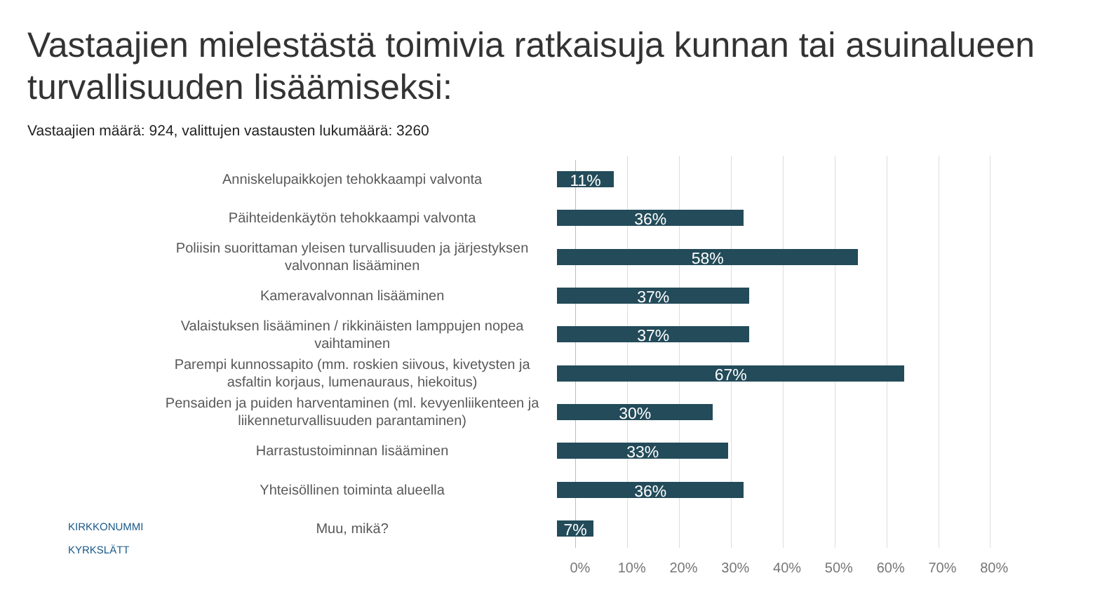Vastaajien mielestästä toimivia ratkaisuja kunnan tai asuinalueen turvallisuuden lisäämiseksi:
Vastaajien määrä: 924, valittujen vastausten lukumäärä: 3260
Anniskelupaikkojen tehokkaampi valvonta
11%
Päihteidenkäytön tehokkaampi valvonta
36%
Poliisin suorittaman yleisen turvallisuuden ja järjestyksen valvonnan lisääminen
58%
Kameravalvonnan lisääminen
37%
Valaistuksen lisääminen / rikkinäisten lamppujen nopea vaihtaminen
37%
Parempi kunnossapito (mm. roskien siivous, kivetysten ja asfaltin korjaus, lumenauraus, hiekoitus)
67%
Pensaiden ja puiden harventaminen (ml. kevyenliikenteen ja liikenneturvallisuuden parantaminen)
30%
Harrastustoiminnan lisääminen
33%
Yhteisöllinen toiminta alueella
36%
Muu, mikä?
7%
0% 10% 20% 30% 40% 50% 60% 70% 80%
KIRKKONUMMI
KYRKSLÄTT